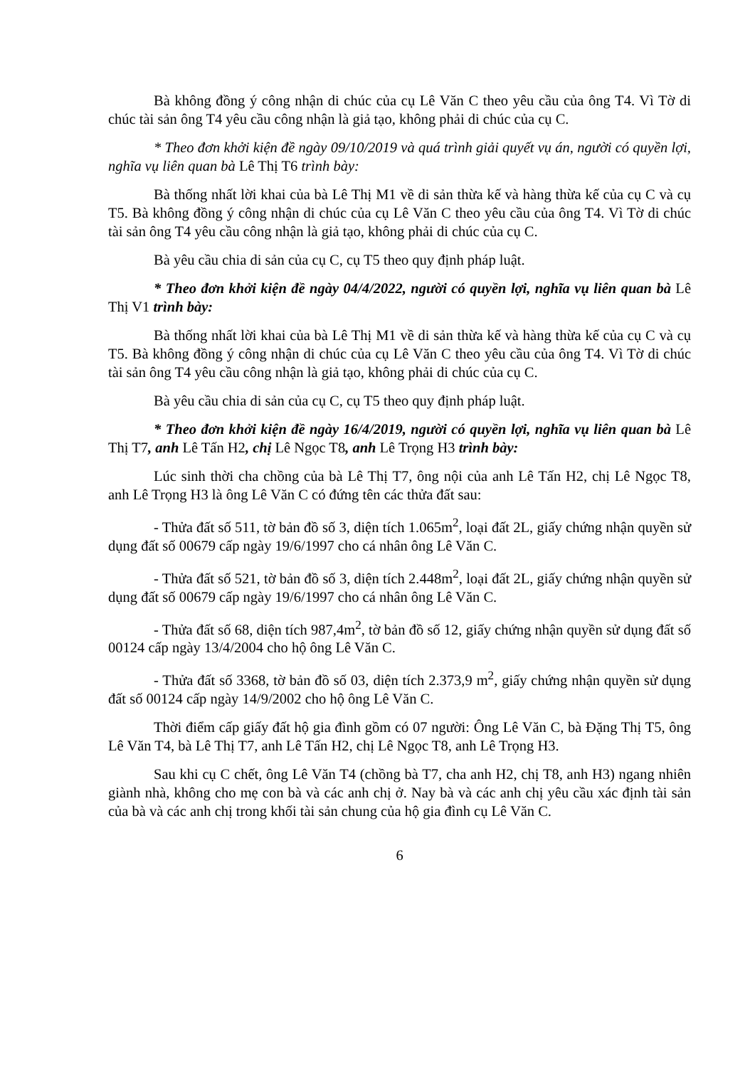Bà không đồng ý công nhận di chúc của cụ Lê Văn C theo yêu cầu của ông T4. Vì Tờ di chúc tài sản ông T4 yêu cầu công nhận là giả tạo, không phải di chúc của cụ C.
* Theo đơn khởi kiện đề ngày 09/10/2019 và quá trình giải quyết vụ án, người có quyền lợi, nghĩa vụ liên quan bà Lê Thị T6 trình bày:
Bà thống nhất lời khai của bà Lê Thị M1 về di sản thừa kế và hàng thừa kế của cụ C và cụ T5. Bà không đồng ý công nhận di chúc của cụ Lê Văn C theo yêu cầu của ông T4. Vì Tờ di chúc tài sản ông T4 yêu cầu công nhận là giả tạo, không phải di chúc của cụ C.
Bà yêu cầu chia di sản của cụ C, cụ T5 theo quy định pháp luật.
* Theo đơn khởi kiện đề ngày 04/4/2022, người có quyền lợi, nghĩa vụ liên quan bà Lê Thị V1 trình bày:
Bà thống nhất lời khai của bà Lê Thị M1 về di sản thừa kế và hàng thừa kế của cụ C và cụ T5. Bà không đồng ý công nhận di chúc của cụ Lê Văn C theo yêu cầu của ông T4. Vì Tờ di chúc tài sản ông T4 yêu cầu công nhận là giả tạo, không phải di chúc của cụ C.
Bà yêu cầu chia di sản của cụ C, cụ T5 theo quy định pháp luật.
* Theo đơn khởi kiện đề ngày 16/4/2019, người có quyền lợi, nghĩa vụ liên quan bà Lê Thị T7, anh Lê Tấn H2, chị Lê Ngọc T8, anh Lê Trọng H3 trình bày:
Lúc sinh thời cha chồng của bà Lê Thị T7, ông nội của anh Lê Tấn H2, chị Lê Ngọc T8, anh Lê Trọng H3 là ông Lê Văn C có đứng tên các thửa đất sau:
- Thửa đất số 511, tờ bản đồ số 3, diện tích 1.065m<sup>2</sup>, loại đất 2L, giấy chứng nhận quyền sử dụng đất số 00679 cấp ngày 19/6/1997 cho cá nhân ông Lê Văn C.
- Thửa đất số 521, tờ bản đồ số 3, diện tích 2.448m<sup>2</sup>, loại đất 2L, giấy chứng nhận quyền sử dụng đất số 00679 cấp ngày 19/6/1997 cho cá nhân ông Lê Văn C.
- Thửa đất số 68, diện tích 987,4m<sup>2</sup>, tờ bản đồ số 12, giấy chứng nhận quyền sử dụng đất số 00124 cấp ngày 13/4/2004 cho hộ ông Lê Văn C.
- Thửa đất số 3368, tờ bản đồ số 03, diện tích 2.373,9 m<sup>2</sup>, giấy chứng nhận quyền sử dụng đất số 00124 cấp ngày 14/9/2002 cho hộ ông Lê Văn C.
Thời điểm cấp giấy đất hộ gia đình gồm có 07 người: Ông Lê Văn C, bà Đặng Thị T5, ông Lê Văn T4, bà Lê Thị T7, anh Lê Tấn H2, chị Lê Ngọc T8, anh Lê Trọng H3.
Sau khi cụ C chết, ông Lê Văn T4 (chồng bà T7, cha anh H2, chị T8, anh H3) ngang nhiên giành nhà, không cho mẹ con bà và các anh chị ở. Nay bà và các anh chị yêu cầu xác định tài sản của bà và các anh chị trong khối tài sản chung của hộ gia đình cụ Lê Văn C.
6